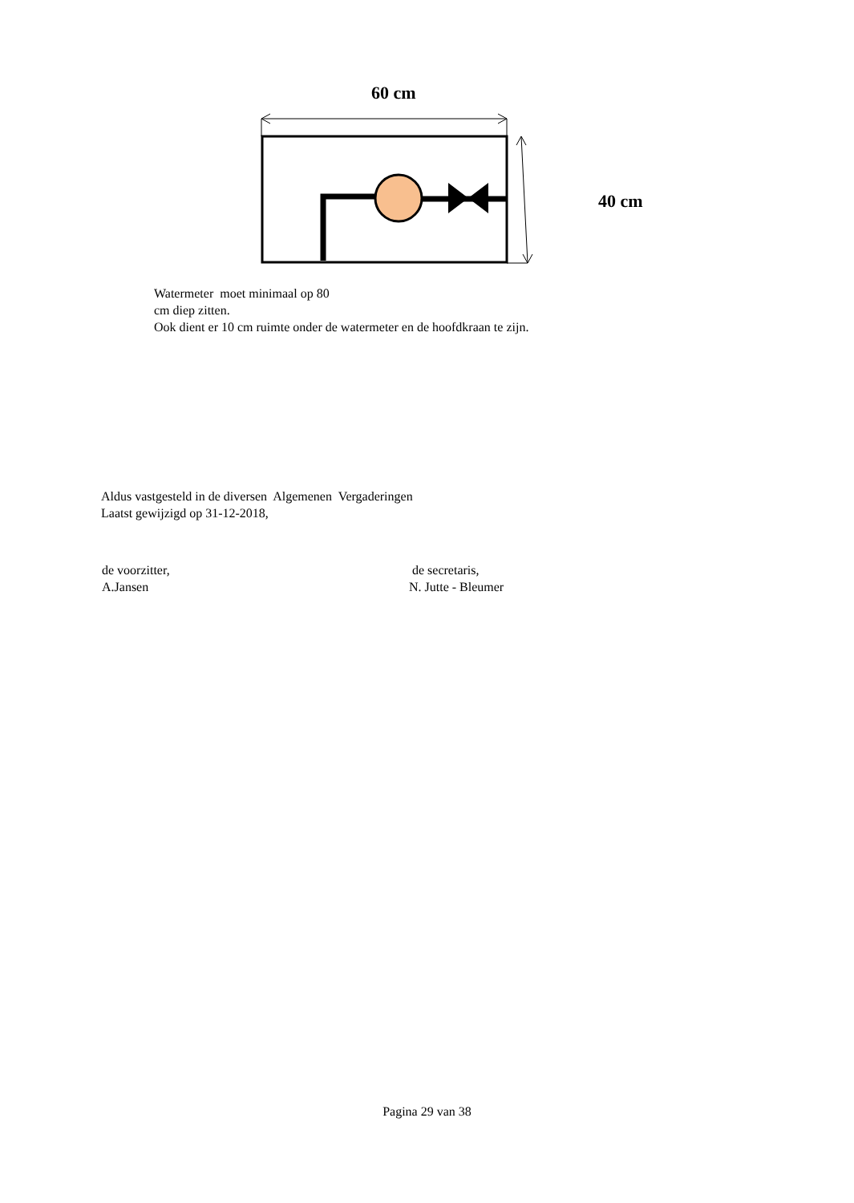60 cm
40 cm
Watermeter moet minimaal op 80
cm diep zitten.
Ook dient er 10 cm ruimte onder de watermeter en de hoofdkraan te zijn.
Aldus vastgesteld in de diversen Algemenen Vergaderingen
Laatst gewijzigd op 31-12-2018,
de voorzitter,
A.Jansen
de secretaris,
N. Jutte - Bleumer
Pagina 29 van 38